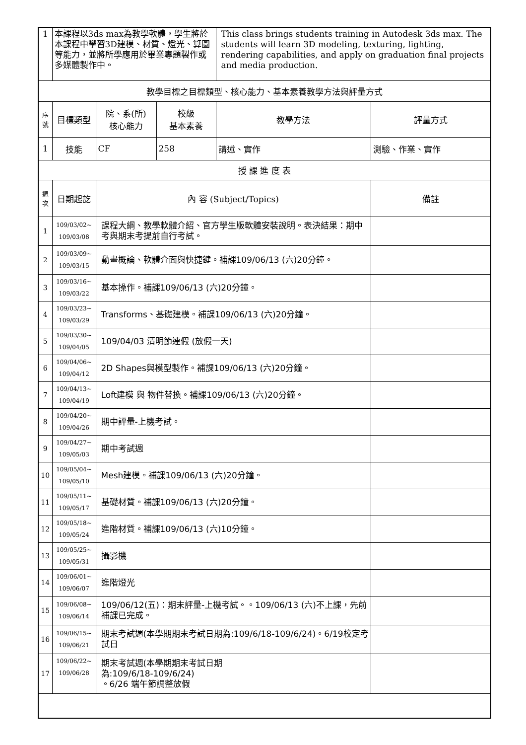| 1 | 本課程以3ds max為教學軟體，學生將於本課程中學習3D建模、材質、燈光、算圖等能力，並將所學應用於畢業專題製作或多媒體製作中。 | | | This class brings students training in Autodesk 3ds max. The students will learn 3D modeling, texturing, lighting, rendering capabilities, and apply on graduation final projects and media production. | |
| 教學目標之目標類型、核心能力、基本素養教學方法與評量方式 | | | | | |
| 序號 | 目標類型 | 院、系(所) 核心能力 | 校級 基本素養 | 教學方法 | 評量方式 |
| 1 | 技能 | CF | 258 | 講述、實作 | 測驗、作業、實作 |
| 授 課 進 度 表 | | | | | |
| 週次 | 日期起訖 | 內 容 (Subject/Topics) | | | 備註 |
| 1 | 109/03/02~ 109/03/08 | 課程大綱、教學軟體介紹、官方學生版軟體安裝說明。表決結果：期中考與期末考提前自行考試。 | | | |
| 2 | 109/03/09~ 109/03/15 | 動畫概論、軟體介面與快捷鍵。補課109/06/13 (六)20分鐘。 | | | |
| 3 | 109/03/16~ 109/03/22 | 基本操作。補課109/06/13 (六)20分鐘。 | | | |
| 4 | 109/03/23~ 109/03/29 | Transforms、基礎建模。補課109/06/13 (六)20分鐘。 | | | |
| 5 | 109/03/30~ 109/04/05 | 109/04/03 清明節連假 (放假一天) | | | |
| 6 | 109/04/06~ 109/04/12 | 2D Shapes與模型製作。補課109/06/13 (六)20分鐘。 | | | |
| 7 | 109/04/13~ 109/04/19 | Loft建模 與 物件替換。補課109/06/13 (六)20分鐘。 | | | |
| 8 | 109/04/20~ 109/04/26 | 期中評量-上機考試。 | | | |
| 9 | 109/04/27~ 109/05/03 | 期中考試週 | | | |
| 10 | 109/05/04~ 109/05/10 | Mesh建模。補課109/06/13 (六)20分鐘。 | | | |
| 11 | 109/05/11~ 109/05/17 | 基礎材質。補課109/06/13 (六)20分鐘。 | | | |
| 12 | 109/05/18~ 109/05/24 | 進階材質。補課109/06/13 (六)10分鐘。 | | | |
| 13 | 109/05/25~ 109/05/31 | 攝影機 | | | |
| 14 | 109/06/01~ 109/06/07 | 進階燈光 | | | |
| 15 | 109/06/08~ 109/06/14 | 109/06/12(五)：期末評量-上機考試。。109/06/13 (六)不上課，先前補課已完成。 | | | |
| 16 | 109/06/15~ 109/06/21 | 期末考試週(本學期期末考試日期為:109/6/18-109/6/24)。6/19校定考試日 | | | |
| 17 | 109/06/22~ 109/06/28 | 期末考試週(本學期期末考試日期 為:109/6/18-109/6/24) 。6/26 端午節調整放假 | | | |